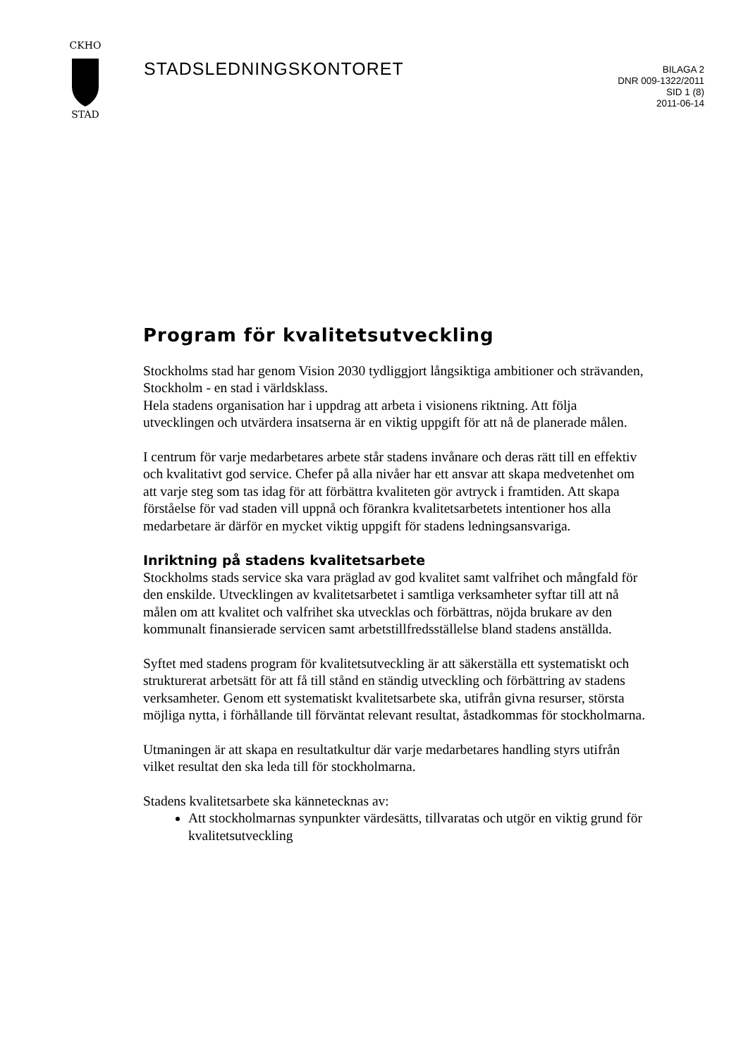CKHO
STAD
STADSLEDNINGSKONTORET
BILAGA 2
DNR 009-1322/2011
SID 1 (8)
2011-06-14
Program för kvalitetsutveckling
Stockholms stad har genom Vision 2030 tydliggjort långsiktiga ambitioner och strävanden, Stockholm - en stad i världsklass.
Hela stadens organisation har i uppdrag att arbeta i visionens riktning. Att följa utvecklingen och utvärdera insatserna är en viktig uppgift för att nå de planerade målen.
I centrum för varje medarbetares arbete står stadens invånare och deras rätt till en effektiv och kvalitativt god service. Chefer på alla nivåer har ett ansvar att skapa medvetenhet om att varje steg som tas idag för att förbättra kvaliteten gör avtryck i framtiden. Att skapa förståelse för vad staden vill uppnå och förankra kvalitetsarbetets intentioner hos alla medarbetare är därför en mycket viktig uppgift för stadens ledningsansvariga.
Inriktning på stadens kvalitetsarbete
Stockholms stads service ska vara präglad av god kvalitet samt valfrihet och mångfald för den enskilde. Utvecklingen av kvalitetsarbetet i samtliga verksamheter syftar till att nå målen om att kvalitet och valfrihet ska utvecklas och förbättras, nöjda brukare av den kommunalt finansierade servicen samt arbetstillfredsställelse bland stadens anställda.
Syftet med stadens program för kvalitetsutveckling är att säkerställa ett systematiskt och strukturerat arbetsätt för att få till stånd en ständig utveckling och förbättring av stadens verksamheter. Genom ett systematiskt kvalitetsarbete ska, utifrån givna resurser, största möjliga nytta, i förhållande till förväntat relevant resultat, åstadkommas för stockholmarna.
Utmaningen är att skapa en resultatkultur där varje medarbetares handling styrs utifrån vilket resultat den ska leda till för stockholmarna.
Stadens kvalitetsarbete ska kännetecknas av:
Att stockholmarnas synpunkter värdesätts, tillvaratas och utgör en viktig grund för kvalitetsutveckling